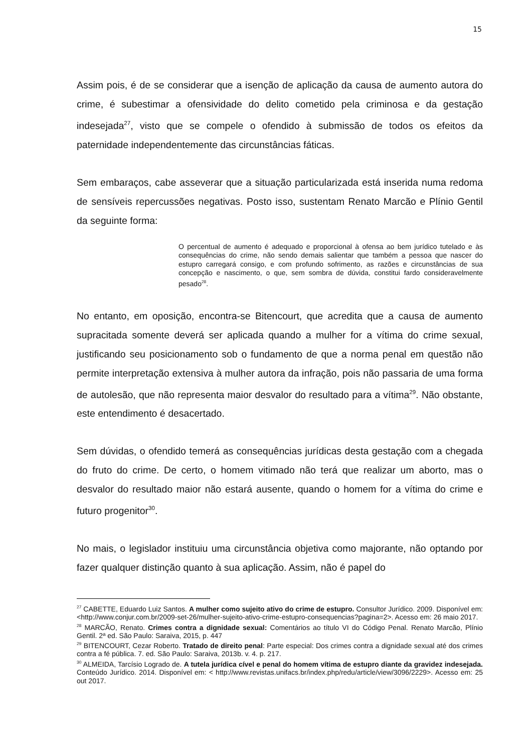15
Assim pois, é de se considerar que a isenção de aplicação da causa de aumento autora do crime, é subestimar a ofensividade do delito cometido pela criminosa e da gestação indesejada<sup>27</sup>, visto que se compele o ofendido à submissão de todos os efeitos da paternidade independentemente das circunstâncias fáticas.
Sem embaraços, cabe asseverar que a situação particularizada está inserida numa redoma de sensíveis repercussões negativas. Posto isso, sustentam Renato Marcão e Plínio Gentil da seguinte forma:
O percentual de aumento é adequado e proporcional à ofensa ao bem jurídico tutelado e às consequências do crime, não sendo demais salientar que também a pessoa que nascer do estupro carregará consigo, e com profundo sofrimento, as razões e circunstâncias de sua concepção e nascimento, o que, sem sombra de dúvida, constitui fardo consideravelmente pesado<sup>28</sup>.
No entanto, em oposição, encontra-se Bitencourt, que acredita que a causa de aumento supracitada somente deverá ser aplicada quando a mulher for a vítima do crime sexual, justificando seu posicionamento sob o fundamento de que a norma penal em questão não permite interpretação extensiva à mulher autora da infração, pois não passaria de uma forma de autolesão, que não representa maior desvalor do resultado para a vítima<sup>29</sup>. Não obstante, este entendimento é desacertado.
Sem dúvidas, o ofendido temerá as consequências jurídicas desta gestação com a chegada do fruto do crime. De certo, o homem vitimado não terá que realizar um aborto, mas o desvalor do resultado maior não estará ausente, quando o homem for a vítima do crime e futuro progenitor<sup>30</sup>.
No mais, o legislador instituiu uma circunstância objetiva como majorante, não optando por fazer qualquer distinção quanto à sua aplicação. Assim, não é papel do
<sup>27</sup> CABETTE, Eduardo Luiz Santos. A mulher como sujeito ativo do crime de estupro. Consultor Jurídico. 2009. Disponível em: <http://www.conjur.com.br/2009-set-26/mulher-sujeito-ativo-crime-estupro-consequencias?pagina=2>. Acesso em: 26 maio 2017.
<sup>28</sup> MARCÃO, Renato. Crimes contra a dignidade sexual: Comentários ao título VI do Código Penal. Renato Marcão, Plínio Gentil. 2ª ed. São Paulo: Saraiva, 2015, p. 447
<sup>29</sup> BITENCOURT, Cezar Roberto. Tratado de direito penal: Parte especial: Dos crimes contra a dignidade sexual até dos crimes contra a fé pública. 7. ed. São Paulo: Saraiva, 2013b. v. 4. p. 217.
<sup>30</sup> ALMEIDA, Tarcísio Logrado de. A tutela jurídica cível e penal do homem vítima de estupro diante da gravidez indesejada. Conteúdo Jurídico. 2014. Disponível em: < http://www.revistas.unifacs.br/index.php/redu/article/view/3096/2229>. Acesso em: 25 out 2017.